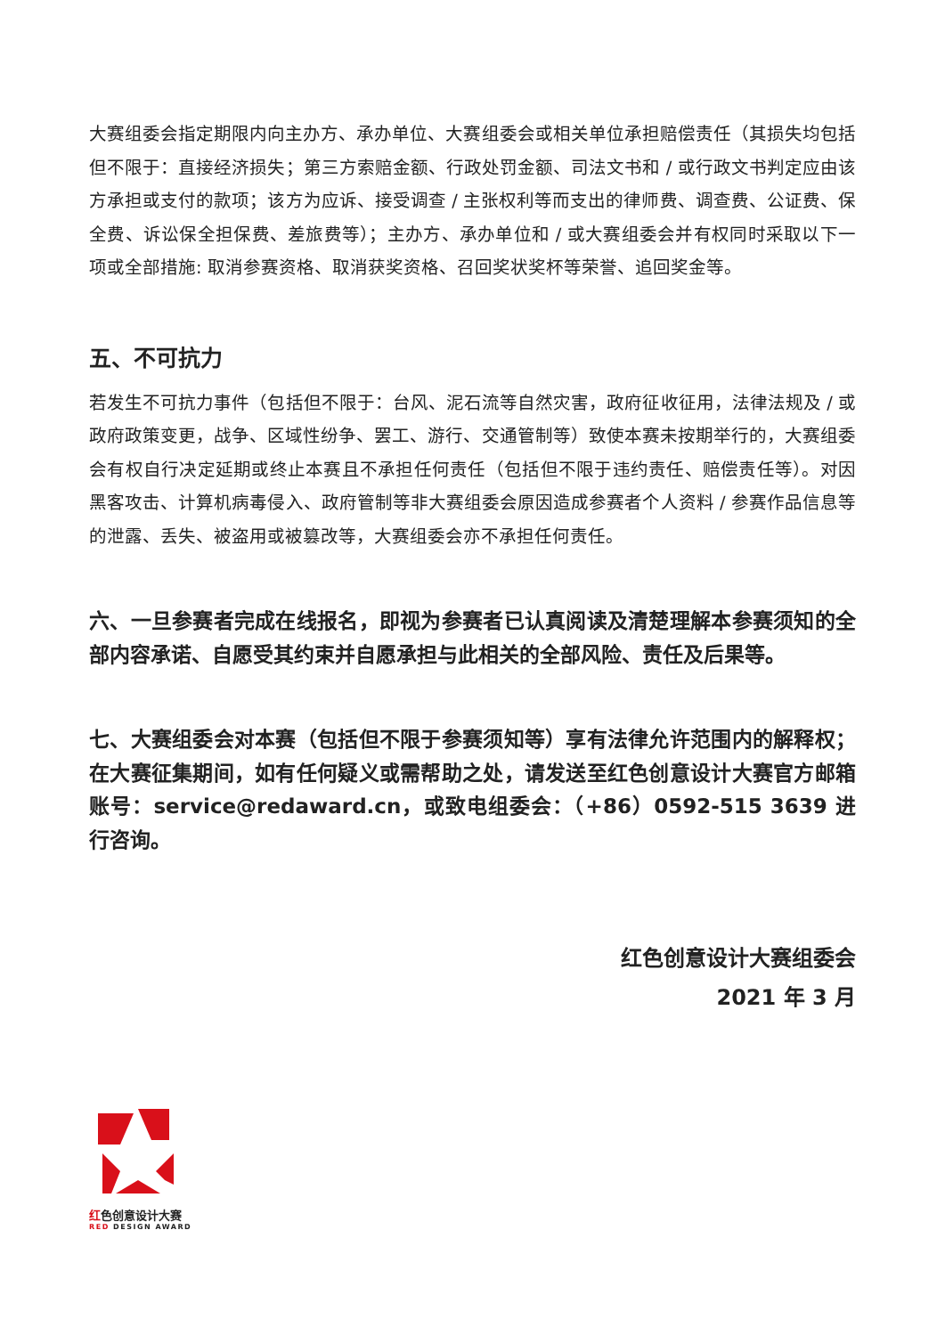大赛组委会指定期限内向主办方、承办单位、大赛组委会或相关单位承担赔偿责任（其损失均包括但不限于：直接经济损失；第三方索赔金额、行政处罚金额、司法文书和 / 或行政文书判定应由该方承担或支付的款项；该方为应诉、接受调查 / 主张权利等而支出的律师费、调查费、公证费、保全费、诉讼保全担保费、差旅费等）；主办方、承办单位和 / 或大赛组委会并有权同时采取以下一项或全部措施: 取消参赛资格、取消获奖资格、召回奖状奖杯等荣誉、追回奖金等。
五、不可抗力
若发生不可抗力事件（包括但不限于：台风、泥石流等自然灾害，政府征收征用，法律法规及 / 或政府政策变更，战争、区域性纷争、罢工、游行、交通管制等）致使本赛未按期举行的，大赛组委会有权自行决定延期或终止本赛且不承担任何责任（包括但不限于违约责任、赔偿责任等）。对因黑客攻击、计算机病毒侵入、政府管制等非大赛组委会原因造成参赛者个人资料 / 参赛作品信息等的泄露、丢失、被盗用或被篡改等，大赛组委会亦不承担任何责任。
六、一旦参赛者完成在线报名，即视为参赛者已认真阅读及清楚理解本参赛须知的全部内容承诺、自愿受其约束并自愿承担与此相关的全部风险、责任及后果等。
七、大赛组委会对本赛（包括但不限于参赛须知等）享有法律允许范围内的解释权；在大赛征集期间，如有任何疑义或需帮助之处，请发送至红色创意设计大赛官方邮箱账号：service@redaward.cn，或致电组委会：（+86）0592-515 3639 进行咨询。
红色创意设计大赛组委会
2021 年 3 月
红色创意设计大赛
RED DESIGN AWARD